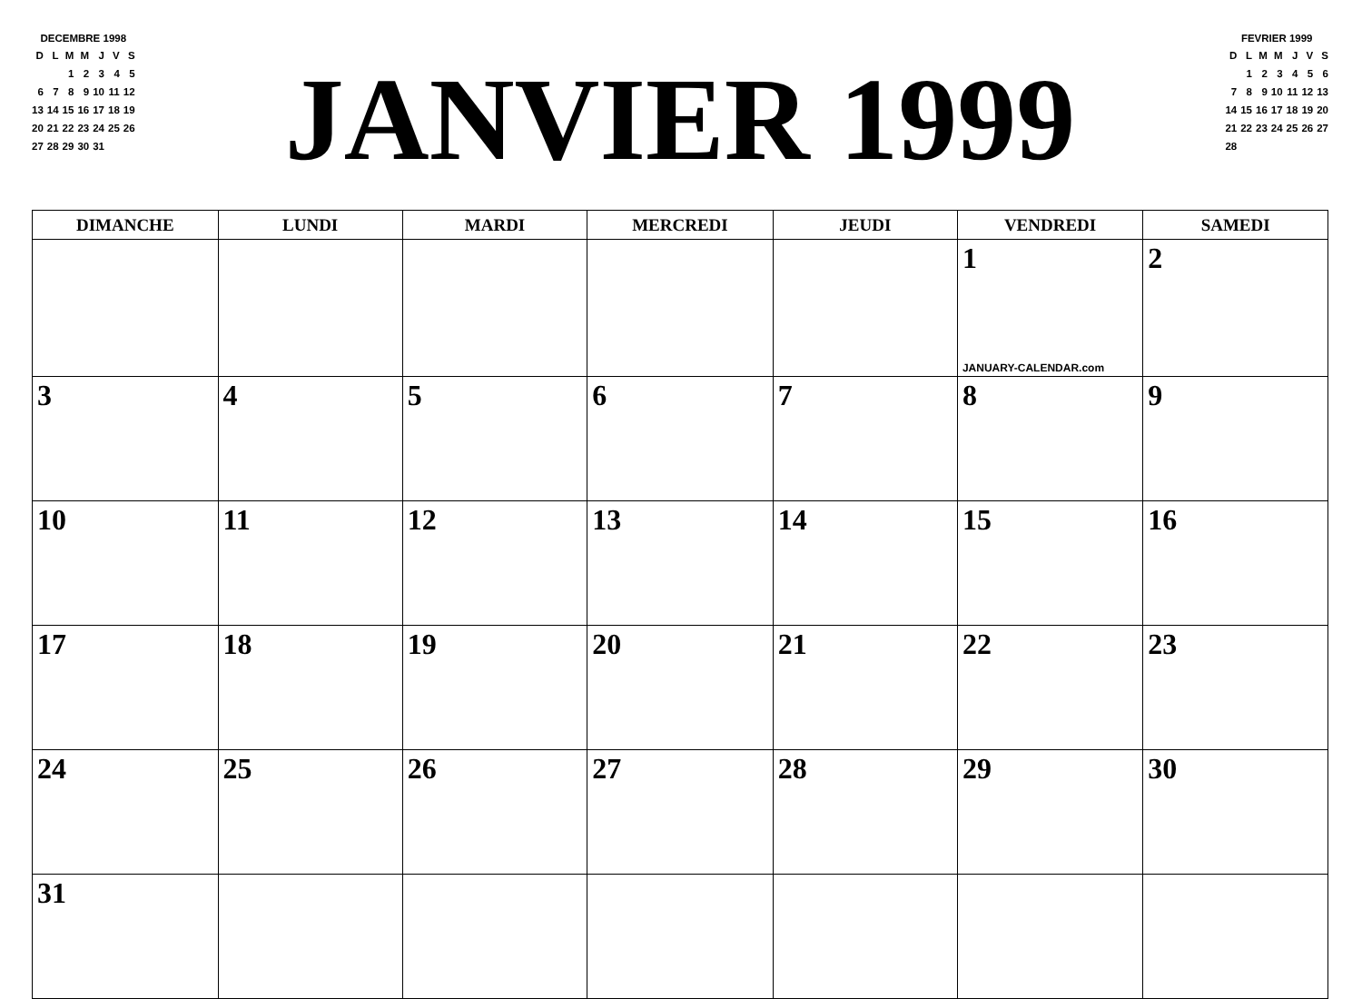DECEMBRE 1998
| D | L | M | M | J | V | S |
| | | 1 | 2 | 3 | 4 | 5 |
| 6 | 7 | 8 | 9 | 10 | 11 | 12 |
| 13 | 14 | 15 | 16 | 17 | 18 | 19 |
| 20 | 21 | 22 | 23 | 24 | 25 | 26 |
| 27 | 28 | 29 | 30 | 31 | | |
JANVIER 1999
FEVRIER 1999
| D | L | M | M | J | V | S |
| | 1 | 2 | 3 | 4 | 5 | 6 |
| 7 | 8 | 9 | 10 | 11 | 12 | 13 |
| 14 | 15 | 16 | 17 | 18 | 19 | 20 |
| 21 | 22 | 23 | 24 | 25 | 26 | 27 |
| 28 | | | | | | |
| DIMANCHE | LUNDI | MARDI | MERCREDI | JEUDI | VENDREDI | SAMEDI |
| --- | --- | --- | --- | --- | --- | --- |
| | | | | | 1 JANUARY-CALENDAR.com | 2 |
| 3 | 4 | 5 | 6 | 7 | 8 | 9 |
| 10 | 11 | 12 | 13 | 14 | 15 | 16 |
| 17 | 18 | 19 | 20 | 21 | 22 | 23 |
| 24 | 25 | 26 | 27 | 28 | 29 | 30 |
| 31 | | | | | | |